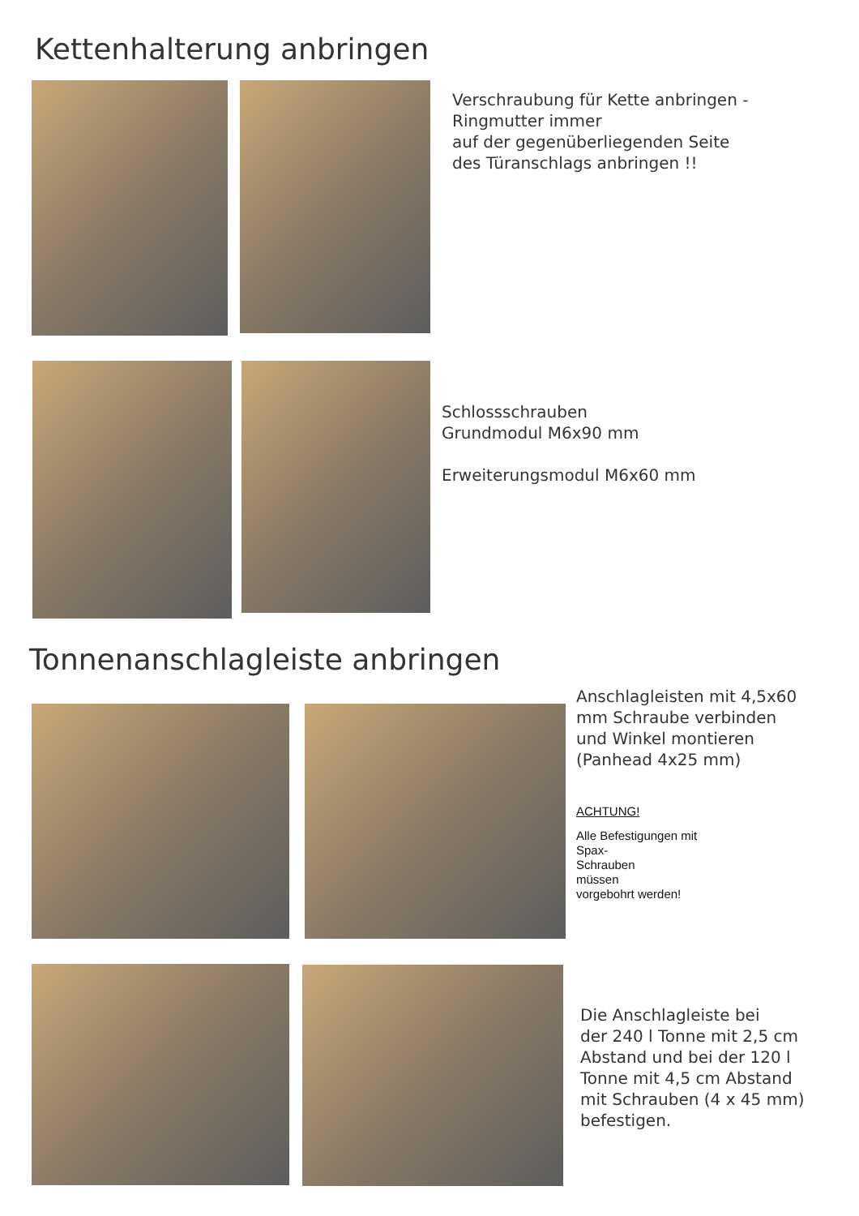Kettenhalterung anbringen
Verschraubung für Kette anbringen -
Ringmutter immer
auf der gegenüberliegenden Seite
des Türanschlags anbringen !!
Schlossschrauben
Grundmodul M6x90 mm
Erweiterungsmodul M6x60 mm
Tonnenanschlagleiste anbringen
Anschlagleisten mit 4,5x60
mm Schraube verbinden
und Winkel montieren
(Panhead 4x25 mm)
ACHTUNG!
Alle Befestigungen mit
Spax-
Schrauben
müssen
vorgebohrt werden!
Die Anschlagleiste bei
der 240 l Tonne mit 2,5 cm
Abstand und bei der 120 l
Tonne mit 4,5 cm Abstand
mit Schrauben (4 x 45 mm)
befestigen.